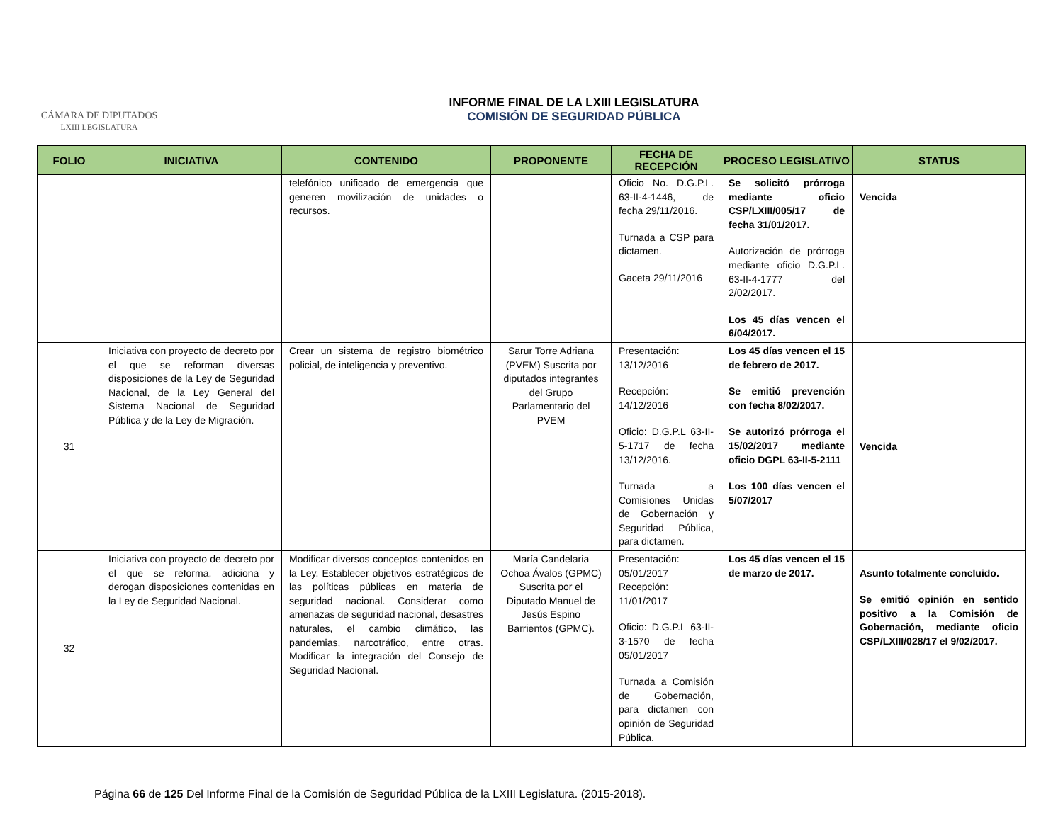CÁMARA DE DIPUTADOS
LXIII LEGISLATURA
INFORME FINAL DE LA LXIII LEGISLATURA
COMISIÓN DE SEGURIDAD PÚBLICA
| FOLIO | INICIATIVA | CONTENIDO | PROPONENTE | FECHA DE RECEPCIÓN | PROCESO LEGISLATIVO | STATUS |
| --- | --- | --- | --- | --- | --- | --- |
| | | telefónico unificado de emergencia que generen movilización de unidades o recursos. | | Oficio No. D.G.P.L. 63-II-4-1446, de fecha 29/11/2016. Turnada a CSP para dictamen. Gaceta 29/11/2016 | Se solicitó prórroga mediante oficio CSP/LXIII/005/17 de fecha 31/01/2017. Autorización de prórroga mediante oficio D.G.P.L. 63-II-4-1777 del 2/02/2017. Los 45 días vencen el 6/04/2017. | Vencida |
| 31 | Iniciativa con proyecto de decreto por el que se reforman diversas disposiciones de la Ley de Seguridad Nacional, de la Ley General del Sistema Nacional de Seguridad Pública y de la Ley de Migración. | Crear un sistema de registro biométrico policial, de inteligencia y preventivo. | Sarur Torre Adriana (PVEM) Suscrita por diputados integrantes del Grupo Parlamentario del PVEM | Presentación: 13/12/2016 Recepción: 14/12/2016 Oficio: D.G.P.L 63-II-5-1717 de fecha 13/12/2016. Turnada a Comisiones Unidas de Gobernación y Seguridad Pública, para dictamen. | Los 45 días vencen el 15 de febrero de 2017. Se emitió prevención con fecha 8/02/2017. Se autorizó prórroga el 15/02/2017 mediante oficio DGPL 63-II-5-2111 Los 100 días vencen el 5/07/2017 | Vencida |
| 32 | Iniciativa con proyecto de decreto por el que se reforma, adiciona y derogan disposiciones contenidas en la Ley de Seguridad Nacional. | Modificar diversos conceptos contenidos en la Ley. Establecer objetivos estratégicos de las políticas públicas en materia de seguridad nacional. Considerar como amenazas de seguridad nacional, desastres naturales, el cambio climático, las pandemias, narcotráfico, entre otras. Modificar la integración del Consejo de Seguridad Nacional. | María Candelaria Ochoa Ávalos (GPMC) Suscrita por el Diputado Manuel de Jesús Espino Barrientos (GPMC). | Presentación: 05/01/2017 Recepción: 11/01/2017 Oficio: D.G.P.L 63-II-3-1570 de fecha 05/01/2017 Turnada a Comisión de Gobernación, para dictamen con opinión de Seguridad Pública. | Los 45 días vencen el 15 de marzo de 2017. | Asunto totalmente concluido. Se emitió opinión en sentido positivo a la Comisión de Gobernación, mediante oficio CSP/LXIII/028/17 el 9/02/2017. |
Página 66 de 125 Del Informe Final de la Comisión de Seguridad Pública de la LXIII Legislatura. (2015-2018).